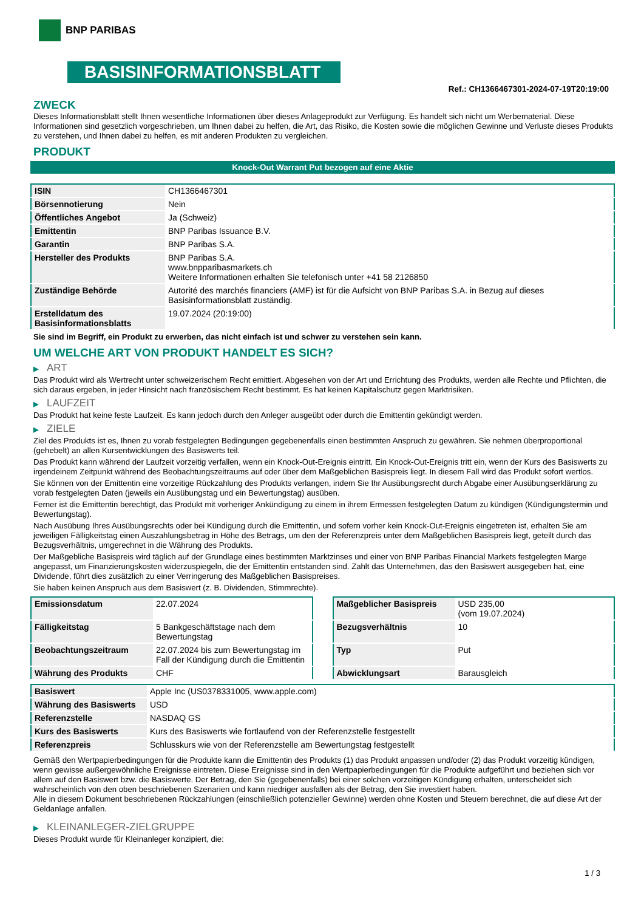BNP PARIBAS
BASISINFORMATIONSBLATT
Ref.: CH1366467301-2024-07-19T20:19:00
ZWECK
Dieses Informationsblatt stellt Ihnen wesentliche Informationen über dieses Anlageprodukt zur Verfügung. Es handelt sich nicht um Werbematerial. Diese Informationen sind gesetzlich vorgeschrieben, um Ihnen dabei zu helfen, die Art, das Risiko, die Kosten sowie die möglichen Gewinne und Verluste dieses Produkts zu verstehen, und Ihnen dabei zu helfen, es mit anderen Produkten zu vergleichen.
PRODUKT
Knock-Out Warrant Put bezogen auf eine Aktie
| ISIN | CH1366467301 |
| Börsennotierung | Nein |
| Öffentliches Angebot | Ja (Schweiz) |
| Emittentin | BNP Paribas Issuance B.V. |
| Garantin | BNP Paribas S.A. |
| Hersteller des Produkts | BNP Paribas S.A. www.bnpparibasmarkets.ch Weitere Informationen erhalten Sie telefonisch unter +41 58 2126850 |
| Zuständige Behörde | Autorité des marchés financiers (AMF) ist für die Aufsicht von BNP Paribas S.A. in Bezug auf dieses Basisinformationsblatt zuständig. |
| Erstelldatum des Basisinformationsblatts | 19.07.2024 (20:19:00) |
Sie sind im Begriff, ein Produkt zu erwerben, das nicht einfach ist und schwer zu verstehen sein kann.
UM WELCHE ART VON PRODUKT HANDELT ES SICH?
▶ ART
Das Produkt wird als Wertrecht unter schweizerischem Recht emittiert. Abgesehen von der Art und Errichtung des Produkts, werden alle Rechte und Pflichten, die sich daraus ergeben, in jeder Hinsicht nach französischem Recht bestimmt. Es hat keinen Kapitalschutz gegen Marktrisiken.
▶ LAUFZEIT
Das Produkt hat keine feste Laufzeit. Es kann jedoch durch den Anleger ausgeübt oder durch die Emittentin gekündigt werden.
▶ ZIELE
Ziel des Produkts ist es, Ihnen zu vorab festgelegten Bedingungen gegebenenfalls einen bestimmten Anspruch zu gewähren. Sie nehmen überproportional (gehebelt) an allen Kursentwicklungen des Basiswerts teil.
Das Produkt kann während der Laufzeit vorzeitig verfallen, wenn ein Knock-Out-Ereignis eintritt. Ein Knock-Out-Ereignis tritt ein, wenn der Kurs des Basiswerts zu irgendeinem Zeitpunkt während des Beobachtungszeitraums auf oder über dem Maßgeblichen Basispreis liegt. In diesem Fall wird das Produkt sofort wertlos.
Sie können von der Emittentin eine vorzeitige Rückzahlung des Produkts verlangen, indem Sie Ihr Ausübungsrecht durch Abgabe einer Ausübungserklärung zu vorab festgelegten Daten (jeweils ein Ausübungstag und ein Bewertungstag) ausüben.
Ferner ist die Emittentin berechtigt, das Produkt mit vorheriger Ankündigung zu einem in ihrem Ermessen festgelegten Datum zu kündigen (Kündigungstermin und Bewertungstag).
Nach Ausübung Ihres Ausübungsrechts oder bei Kündigung durch die Emittentin, und sofern vorher kein Knock-Out-Ereignis eingetreten ist, erhalten Sie am jeweiligen Fälligkeitstag einen Auszahlungsbetrag in Höhe des Betrags, um den der Referenzpreis unter dem Maßgeblichen Basispreis liegt, geteilt durch das Bezugsverhältnis, umgerechnet in die Währung des Produkts.
Der Maßgebliche Basispreis wird täglich auf der Grundlage eines bestimmten Marktzinses und einer von BNP Paribas Financial Markets festgelegten Marge angepasst, um Finanzierungskosten widerzuspiegeln, die der Emittentin entstanden sind. Zahlt das Unternehmen, das den Basiswert ausgegeben hat, eine Dividende, führt dies zusätzlich zu einer Verringerung des Maßgeblichen Basispreises.
Sie haben keinen Anspruch aus dem Basiswert (z. B. Dividenden, Stimmrechte).
| Emissionsdatum | 22.07.2024 |
| Fälligkeitstag | 5 Bankgeschäftstage nach dem Bewertungstag |
| Beobachtungszeitraum | 22.07.2024 bis zum Bewertungstag im Fall der Kündigung durch die Emittentin |
| Währung des Produkts | CHF |
| Maßgeblicher Basispreis | USD 235,00 (vom 19.07.2024) |
| Bezugsverhältnis | 10 |
| Typ | Put |
| Abwicklungsart | Barausgleich |
| Basiswert | Apple Inc (US0378331005, www.apple.com) |
| Währung des Basiswerts | USD |
| Referenzstelle | NASDAQ GS |
| Kurs des Basiswerts | Kurs des Basiswerts wie fortlaufend von der Referenzstelle festgestellt |
| Referenzpreis | Schlusskurs wie von der Referenzstelle am Bewertungstag festgestellt |
Gemäß den Wertpapierbedingungen für die Produkte kann die Emittentin des Produkts (1) das Produkt anpassen und/oder (2) das Produkt vorzeitig kündigen, wenn gewisse außergewöhnliche Ereignisse eintreten. Diese Ereignisse sind in den Wertpapierbedingungen für die Produkte aufgeführt und beziehen sich vor allem auf den Basiswert bzw. die Basiswerte. Der Betrag, den Sie (gegebenenfalls) bei einer solchen vorzeitigen Kündigung erhalten, unterscheidet sich wahrscheinlich von den oben beschriebenen Szenarien und kann niedriger ausfallen als der Betrag, den Sie investiert haben.
Alle in diesem Dokument beschriebenen Rückzahlungen (einschließlich potenzieller Gewinne) werden ohne Kosten und Steuern berechnet, die auf diese Art der Geldanlage anfallen.
▶ KLEINANLEGER-ZIELGRUPPE
Dieses Produkt wurde für Kleinanleger konzipiert, die:
1 / 3